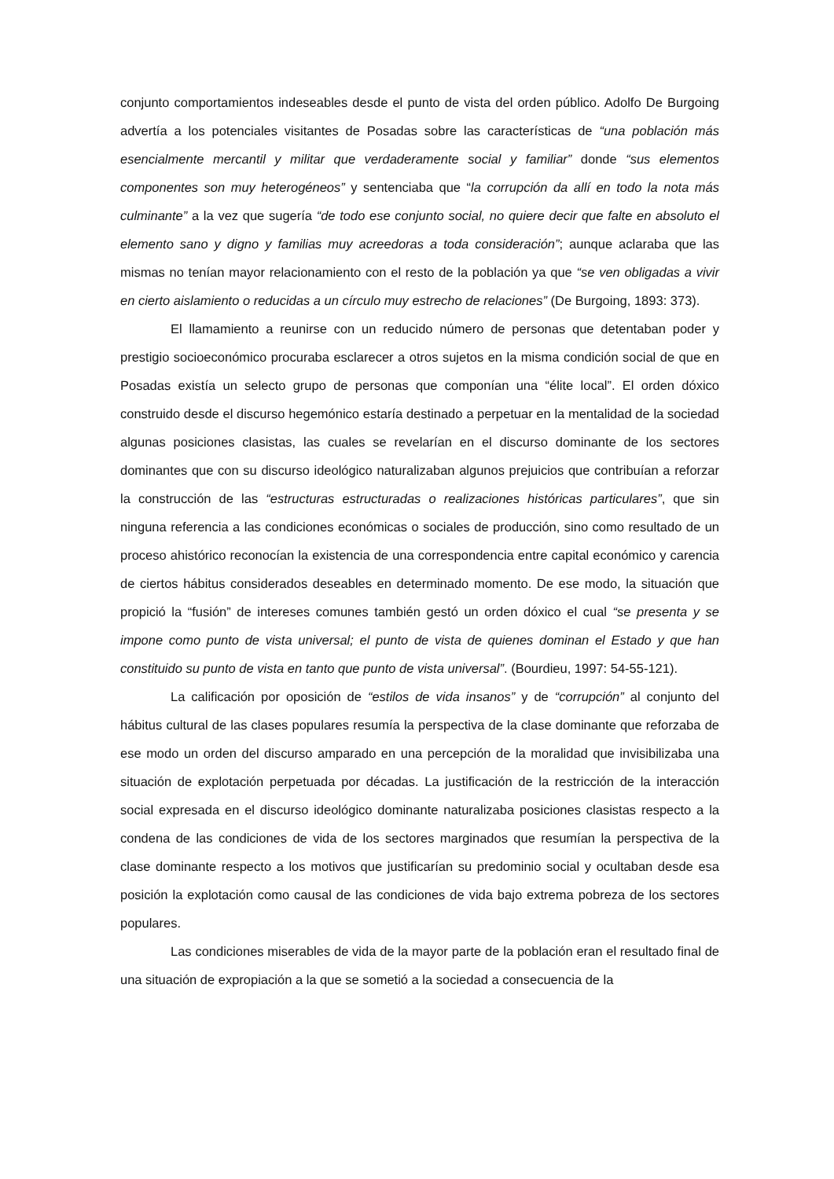conjunto comportamientos indeseables desde el punto de vista del orden público. Adolfo De Burgoing advertía a los potenciales visitantes de Posadas sobre las características de “una población más esencialmente mercantil y militar que verdaderamente social y familiar” donde “sus elementos componentes son muy heterogéneos” y sentenciaba que “la corrupción da allí en todo la nota más culminante” a la vez que sugería “de todo ese conjunto social, no quiere decir que falte en absoluto el elemento sano y digno y familias muy acreedoras a toda consideración”; aunque aclaraba que las mismas no tenían mayor relacionamiento con el resto de la población ya que “se ven obligadas a vivir en cierto aislamiento o reducidas a un círculo muy estrecho de relaciones” (De Burgoing, 1893: 373).
El llamamiento a reunirse con un reducido número de personas que detentaban poder y prestigio socioeconómico procuraba esclarecer a otros sujetos en la misma condición social de que en Posadas existía un selecto grupo de personas que componían una “élite local”. El orden dóxico construido desde el discurso hegemónico estaría destinado a perpetuar en la mentalidad de la sociedad algunas posiciones clasistas, las cuales se revelarían en el discurso dominante de los sectores dominantes que con su discurso ideológico naturalizaban algunos prejuicios que contribuían a reforzar la construcción de las “estructuras estructuradas o realizaciones históricas particulares”, que sin ninguna referencia a las condiciones económicas o sociales de producción, sino como resultado de un proceso ahistórico reconocían la existencia de una correspondencia entre capital económico y carencia de ciertos hábitus considerados deseables en determinado momento. De ese modo, la situación que propició la “fusión” de intereses comunes también gestó un orden dóxico el cual “se presenta y se impone como punto de vista universal; el punto de vista de quienes dominan el Estado y que han constituido su punto de vista en tanto que punto de vista universal”. (Bourdieu, 1997: 54-55-121).
La calificación por oposición de “estilos de vida insanos” y de “corrupción” al conjunto del hábitus cultural de las clases populares resumía la perspectiva de la clase dominante que reforzaba de ese modo un orden del discurso amparado en una percepción de la moralidad que invisibilizaba una situación de explotación perpetuada por décadas. La justificación de la restricción de la interacción social expresada en el discurso ideológico dominante naturalizaba posiciones clasistas respecto a la condena de las condiciones de vida de los sectores marginados que resumían la perspectiva de la clase dominante respecto a los motivos que justificarían su predominio social y ocultaban desde esa posición la explotación como causal de las condiciones de vida bajo extrema pobreza de los sectores populares.
Las condiciones miserables de vida de la mayor parte de la población eran el resultado final de una situación de expropiación a la que se sometió a la sociedad a consecuencia de la